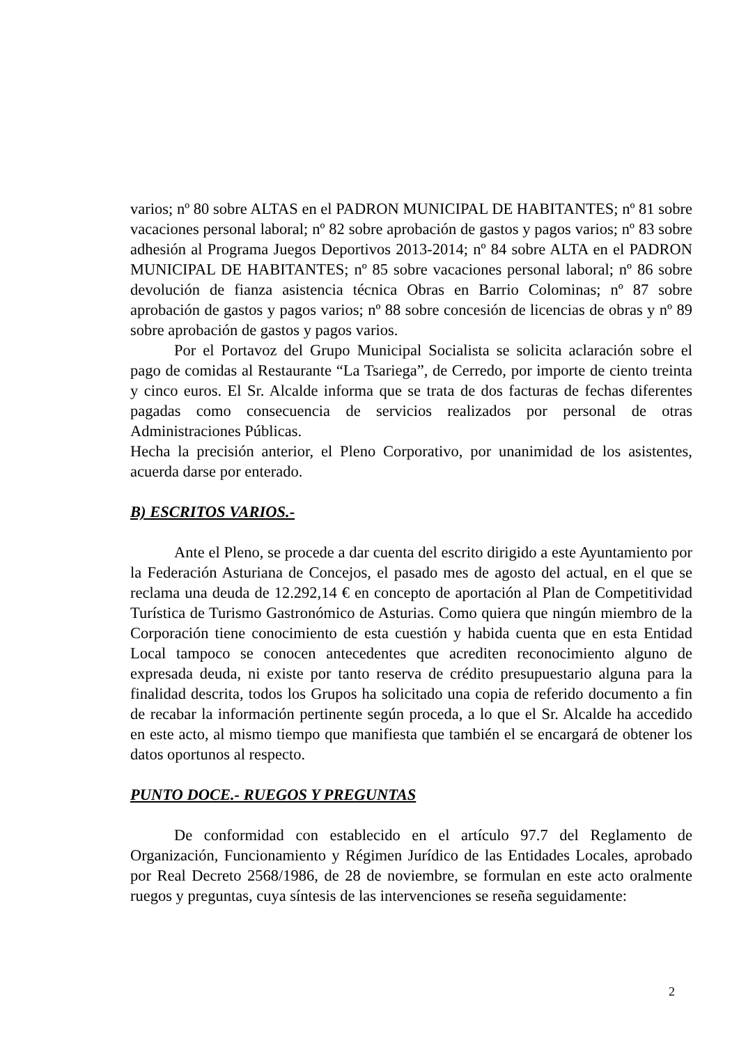varios; nº 80 sobre ALTAS en el PADRON MUNICIPAL DE HABITANTES; nº 81 sobre vacaciones personal laboral; nº 82 sobre aprobación de gastos y pagos varios; nº 83 sobre adhesión al Programa Juegos Deportivos 2013-2014; nº 84 sobre ALTA en el PADRON MUNICIPAL DE HABITANTES; nº 85 sobre vacaciones personal laboral; nº 86 sobre devolución de fianza asistencia técnica Obras en Barrio Colominas; nº 87 sobre aprobación de gastos y pagos varios; nº 88 sobre concesión de licencias de obras y nº 89 sobre aprobación de gastos y pagos varios.
Por el Portavoz del Grupo Municipal Socialista se solicita aclaración sobre el pago de comidas al Restaurante “La Tsariega”, de Cerredo, por importe de ciento treinta y cinco euros. El Sr. Alcalde informa que se trata de dos facturas de fechas diferentes pagadas como consecuencia de servicios realizados por personal de otras Administraciones Públicas.
Hecha la precisión anterior, el Pleno Corporativo, por unanimidad de los asistentes, acuerda darse por enterado.
B) ESCRITOS VARIOS.-
Ante el Pleno, se procede a dar cuenta del escrito dirigido a este Ayuntamiento por la Federación Asturiana de Concejos, el pasado mes de agosto del actual, en el que se reclama una deuda de 12.292,14 € en concepto de aportación al Plan de Competitividad Turística de Turismo Gastronómico de Asturias. Como quiera que ningún miembro de la Corporación tiene conocimiento de esta cuestión y habida cuenta que en esta Entidad Local tampoco se conocen antecedentes que acrediten reconocimiento alguno de expresada deuda, ni existe por tanto reserva de crédito presupuestario alguna para la finalidad descrita, todos los Grupos ha solicitado una copia de referido documento a fin de recabar la información pertinente según proceda, a lo que el Sr. Alcalde ha accedido en este acto, al mismo tiempo que manifiesta que también el se encargará de obtener los datos oportunos al respecto.
PUNTO DOCE.- RUEGOS Y PREGUNTAS
De conformidad con establecido en el artículo 97.7 del Reglamento de Organización, Funcionamiento y Régimen Jurídico de las Entidades Locales, aprobado por Real Decreto 2568/1986, de 28 de noviembre, se formulan en este acto oralmente ruegos y preguntas, cuya síntesis de las intervenciones se reseña seguidamente:
2